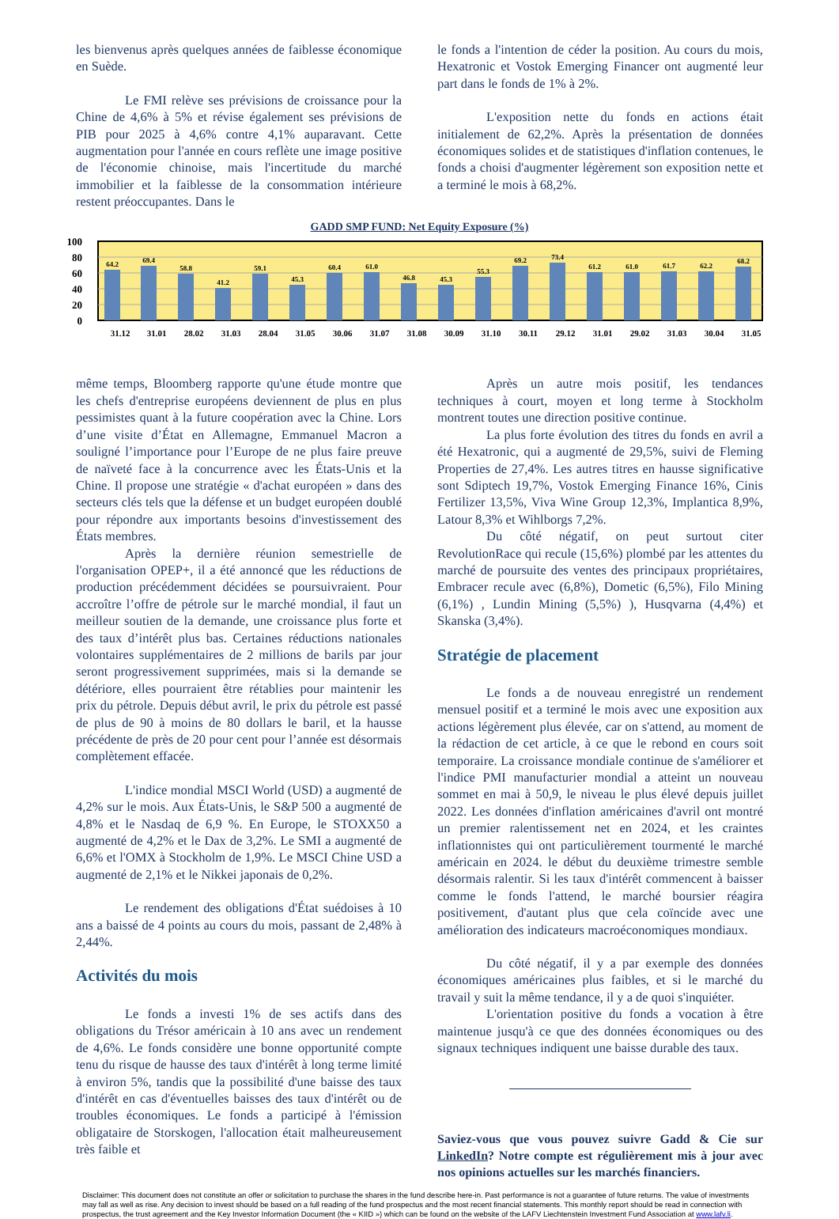les bienvenus après quelques années de faiblesse économique en Suède.
Le FMI relève ses prévisions de croissance pour la Chine de 4,6% à 5% et révise également ses prévisions de PIB pour 2025 à 4,6% contre 4,1% auparavant. Cette augmentation pour l'année en cours reflète une image positive de l'économie chinoise, mais l'incertitude du marché immobilier et la faiblesse de la consommation intérieure restent préoccupantes. Dans le
le fonds a l'intention de céder la position. Au cours du mois, Hexatronic et Vostok Emerging Financer ont augmenté leur part dans le fonds de 1% à 2%.
L'exposition nette du fonds en actions était initialement de 62,2%. Après la présentation de données économiques solides et de statistiques d'inflation contenues, le fonds a choisi d'augmenter légèrement son exposition nette et a terminé le mois à 68,2%.
GADD SMP FUND: Net Equity Exposure (%)
100
80
60
40
20
0
64.2
69.4
58.8
41.2
59.1
45.3
60.4
61.0
46.8
45.3
55.3
69.2
73.4
61.2
61.0
61.7
62.2
68.2
31.12
31.01
28.02
31.03
28.04
31.05
30.06
31.07
31.08
30.09
31.10
30.11
29.12
31.01
29.02
31.03
30.04
31.05
même temps, Bloomberg rapporte qu'une étude montre que les chefs d'entreprise européens deviennent de plus en plus pessimistes quant à la future coopération avec la Chine. Lors d’une visite d’État en Allemagne, Emmanuel Macron a souligné l’importance pour l’Europe de ne plus faire preuve de naïveté face à la concurrence avec les États-Unis et la Chine. Il propose une stratégie « d'achat européen » dans des secteurs clés tels que la défense et un budget européen doublé pour répondre aux importants besoins d'investissement des États membres.
Après la dernière réunion semestrielle de l'organisation OPEP+, il a été annoncé que les réductions de production précédemment décidées se poursuivraient. Pour accroître l’offre de pétrole sur le marché mondial, il faut un meilleur soutien de la demande, une croissance plus forte et des taux d’intérêt plus bas. Certaines réductions nationales volontaires supplémentaires de 2 millions de barils par jour seront progressivement supprimées, mais si la demande se détériore, elles pourraient être rétablies pour maintenir les prix du pétrole. Depuis début avril, le prix du pétrole est passé de plus de 90 à moins de 80 dollars le baril, et la hausse précédente de près de 20 pour cent pour l’année est désormais complètement effacée.
L'indice mondial MSCI World (USD) a augmenté de 4,2% sur le mois. Aux États-Unis, le S&P 500 a augmenté de 4,8% et le Nasdaq de 6,9 %. En Europe, le STOXX50 a augmenté de 4,2% et le Dax de 3,2%. Le SMI a augmenté de 6,6% et l'OMX à Stockholm de 1,9%. Le MSCI Chine USD a augmenté de 2,1% et le Nikkei japonais de 0,2%.
Le rendement des obligations d'État suédoises à 10 ans a baissé de 4 points au cours du mois, passant de 2,48% à 2,44%.
Activités du mois
Le fonds a investi 1% de ses actifs dans des obligations du Trésor américain à 10 ans avec un rendement de 4,6%. Le fonds considère une bonne opportunité compte tenu du risque de hausse des taux d'intérêt à long terme limité à environ 5%, tandis que la possibilité d'une baisse des taux d'intérêt en cas d'éventuelles baisses des taux d'intérêt ou de troubles économiques. Le fonds a participé à l'émission obligataire de Storskogen, l'allocation était malheureusement très faible et
Après un autre mois positif, les tendances techniques à court, moyen et long terme à Stockholm montrent toutes une direction positive continue.
La plus forte évolution des titres du fonds en avril a été Hexatronic, qui a augmenté de 29,5%, suivi de Fleming Properties de 27,4%. Les autres titres en hausse significative sont Sdiptech 19,7%, Vostok Emerging Finance 16%, Cinis Fertilizer 13,5%, Viva Wine Group 12,3%, Implantica 8,9%, Latour 8,3% et Wihlborgs 7,2%.
Du côté négatif, on peut surtout citer RevolutionRace qui recule (15,6%) plombé par les attentes du marché de poursuite des ventes des principaux propriétaires, Embracer recule avec (6,8%), Dometic (6,5%), Filo Mining (6,1%) , Lundin Mining (5,5%) ), Husqvarna (4,4%) et Skanska (3,4%).
Stratégie de placement
Le fonds a de nouveau enregistré un rendement mensuel positif et a terminé le mois avec une exposition aux actions légèrement plus élevée, car on s'attend, au moment de la rédaction de cet article, à ce que le rebond en cours soit temporaire. La croissance mondiale continue de s'améliorer et l'indice PMI manufacturier mondial a atteint un nouveau sommet en mai à 50,9, le niveau le plus élevé depuis juillet 2022. Les données d'inflation américaines d'avril ont montré un premier ralentissement net en 2024, et les craintes inflationnistes qui ont particulièrement tourmenté le marché américain en 2024. le début du deuxième trimestre semble désormais ralentir. Si les taux d'intérêt commencent à baisser comme le fonds l'attend, le marché boursier réagira positivement, d'autant plus que cela coïncide avec une amélioration des indicateurs macroéconomiques mondiaux.
Du côté négatif, il y a par exemple des données économiques américaines plus faibles, et si le marché du travail y suit la même tendance, il y a de quoi s'inquiéter.
L'orientation positive du fonds a vocation à être maintenue jusqu'à ce que des données économiques ou des signaux techniques indiquent une baisse durable des taux.
Saviez-vous que vous pouvez suivre Gadd & Cie sur LinkedIn? Notre compte est régulièrement mis à jour avec nos opinions actuelles sur les marchés financiers.
Disclaimer: This document does not constitute an offer or solicitation to purchase the shares in the fund describe here-in. Past performance is not a guarantee of future returns. The value of investments may fall as well as rise. Any decision to invest should be based on a full reading of the fund prospectus and the most recent financial statements. This monthly report should be read in connection with prospectus, the trust agreement and the Key Investor Information Document (the « KIID ») which can be found on the website of the LAFV Liechtenstein Investment Fund Association at www.lafv.li.